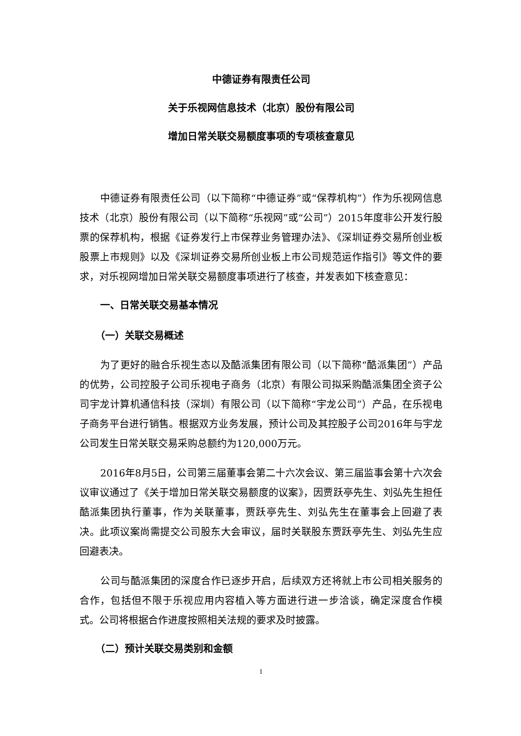中德证券有限责任公司
关于乐视网信息技术（北京）股份有限公司
增加日常关联交易额度事项的专项核查意见
中德证券有限责任公司（以下简称“中德证券”或“保荐机构”）作为乐视网信息技术（北京）股份有限公司（以下简称“乐视网”或“公司”）2015年度非公开发行股票的保荐机构，根据《证券发行上市保荐业务管理办法》、《深圳证券交易所创业板股票上市规则》以及《深圳证券交易所创业板上市公司规范运作指引》等文件的要求，对乐视网增加日常关联交易额度事项进行了核查，并发表如下核查意见：
一、日常关联交易基本情况
（一）关联交易概述
为了更好的融合乐视生态以及酷派集团有限公司（以下简称“酷派集团”）产品的优势，公司控股子公司乐视电子商务（北京）有限公司拟采购酷派集团全资子公司宇龙计算机通信科技（深圳）有限公司（以下简称“宇龙公司”）产品，在乐视电子商务平台进行销售。根据双方业务发展，预计公司及其控股子公司2016年与宇龙公司发生日常关联交易采购总额约为120,000万元。
2016年8月5日，公司第三届董事会第二十六次会议、第三届监事会第十六次会议审议通过了《关于增加日常关联交易额度的议案》，因贾跃亭先生、刘弘先生担任酷派集团执行董事，作为关联董事，贾跃亭先生、刘弘先生在董事会上回避了表决。此项议案尚需提交公司股东大会审议，届时关联股东贾跃亭先生、刘弘先生应回避表决。
公司与酷派集团的深度合作已逐步开启，后续双方还将就上市公司相关服务的合作，包括但不限于乐视应用内容植入等方面进行进一步洽谈，确定深度合作模式。公司将根据合作进度按照相关法规的要求及时披露。
（二）预计关联交易类别和金额
1